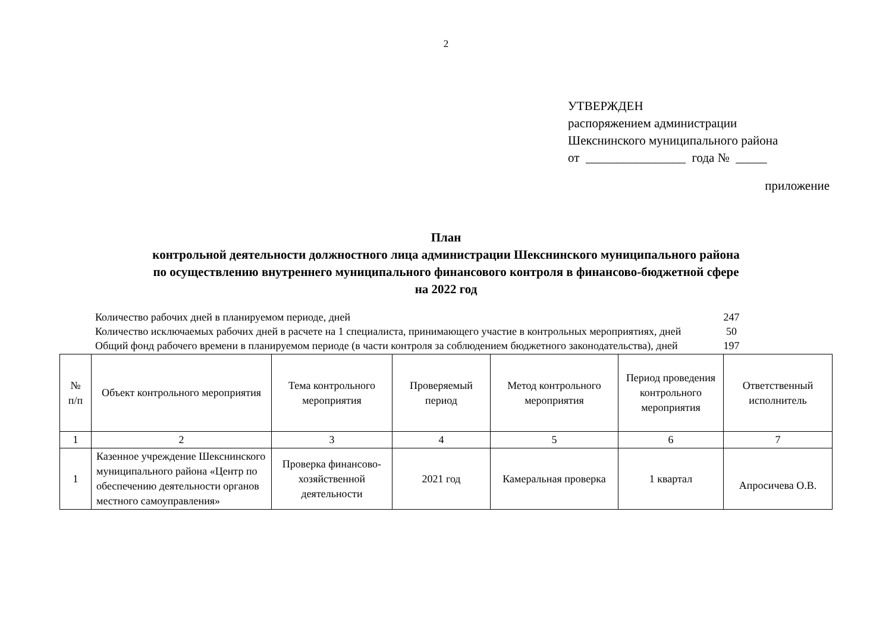2
УТВЕРЖДЕН
распоряжением администрации
Шекснинского муниципального района
от ________________ года № _____
приложение
План
контрольной деятельности должностного лица администрации Шекснинского муниципального района
по осуществлению внутреннего муниципального финансового контроля в финансово-бюджетной сфере
на 2022 год
Количество рабочих дней в планируемом периоде, дней 247
Количество исключаемых рабочих дней в расчете на 1 специалиста, принимающего участие в контрольных мероприятиях, дней 50
Общий фонд рабочего времени в планируемом периоде (в части контроля за соблюдением бюджетного законодательства), дней 197
| № п/п | Объект контрольного мероприятия | Тема контрольного мероприятия | Проверяемый период | Метод контрольного мероприятия | Период проведения контрольного мероприятия | Ответственный исполнитель |
| --- | --- | --- | --- | --- | --- | --- |
| 1 | 2 | 3 | 4 | 5 | 6 | 7 |
| 1 | Казенное учреждение Шекснинского муниципального района «Центр по обеспечению деятельности органов местного самоуправления» | Проверка финансово-хозяйственной деятельности | 2021 год | Камеральная проверка | 1 квартал | Апросичева О.В. |